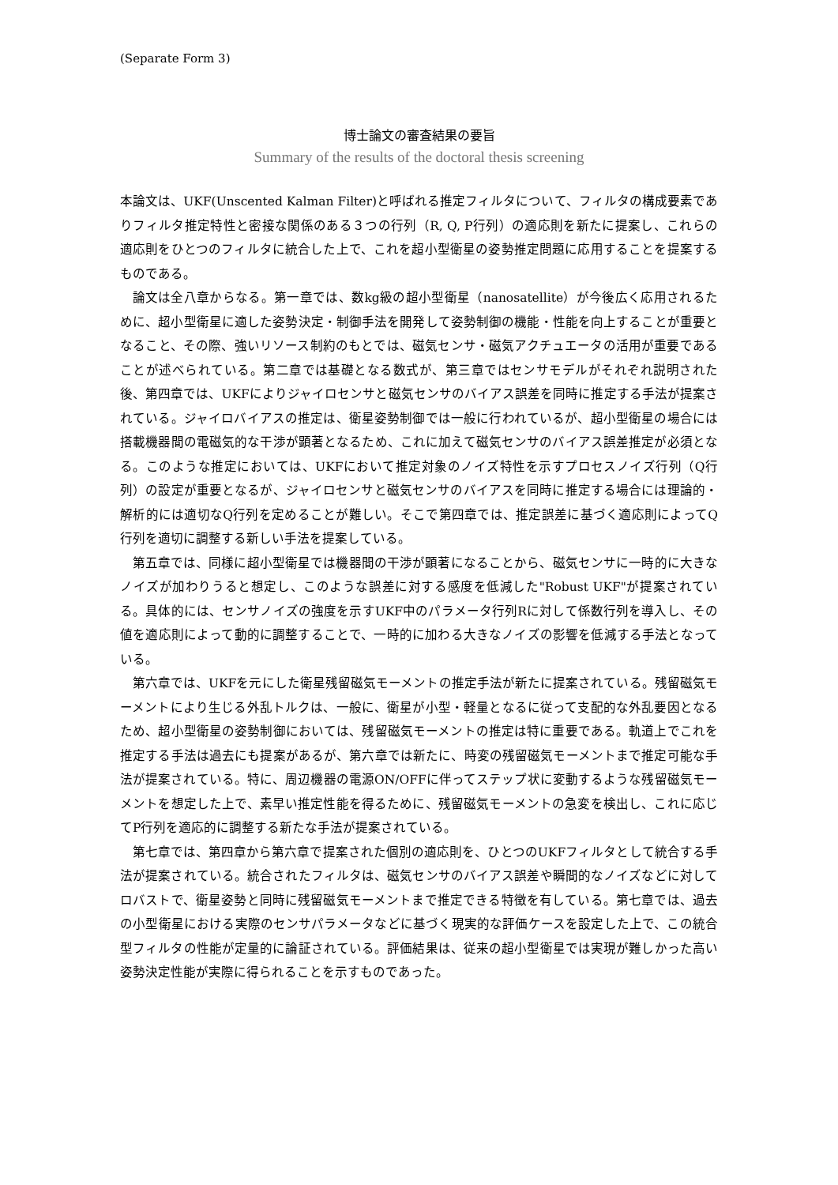(Separate Form 3)
博士論文の審査結果の要旨
Summary of the results of the doctoral thesis screening
本論文は、UKF(Unscented Kalman Filter)と呼ばれる推定フィルタについて、フィルタの構成要素でありフィルタ推定特性と密接な関係のある３つの行列（R, Q, P行列）の適応則を新たに提案し、これらの適応則をひとつのフィルタに統合した上で、これを超小型衛星の姿勢推定問題に応用することを提案するものである。
論文は全八章からなる。第一章では、数kg級の超小型衛星（nanosatellite）が今後広く応用されるために、超小型衛星に適した姿勢決定・制御手法を開発して姿勢制御の機能・性能を向上することが重要となること、その際、強いリソース制約のもとでは、磁気センサ・磁気アクチュエータの活用が重要であることが述べられている。第二章では基礎となる数式が、第三章ではセンサモデルがそれぞれ説明された後、第四章では、UKFによりジャイロセンサと磁気センサのバイアス誤差を同時に推定する手法が提案されている。ジャイロバイアスの推定は、衛星姿勢制御では一般に行われているが、超小型衛星の場合には搭載機器間の電磁気的な干渉が顕著となるため、これに加えて磁気センサのバイアス誤差推定が必須となる。このような推定においては、UKFにおいて推定対象のノイズ特性を示すプロセスノイズ行列（Q行列）の設定が重要となるが、ジャイロセンサと磁気センサのバイアスを同時に推定する場合には理論的・解析的には適切なQ行列を定めることが難しい。そこで第四章では、推定誤差に基づく適応則によってQ行列を適切に調整する新しい手法を提案している。
第五章では、同様に超小型衛星では機器間の干渉が顕著になることから、磁気センサに一時的に大きなノイズが加わりうると想定し、このような誤差に対する感度を低減した"Robust UKF"が提案されている。具体的には、センサノイズの強度を示すUKF中のパラメータ行列Rに対して係数行列を導入し、その値を適応則によって動的に調整することで、一時的に加わる大きなノイズの影響を低減する手法となっている。
第六章では、UKFを元にした衛星残留磁気モーメントの推定手法が新たに提案されている。残留磁気モーメントにより生じる外乱トルクは、一般に、衛星が小型・軽量となるに従って支配的な外乱要因となるため、超小型衛星の姿勢制御においては、残留磁気モーメントの推定は特に重要である。軌道上でこれを推定する手法は過去にも提案があるが、第六章では新たに、時変の残留磁気モーメントまで推定可能な手法が提案されている。特に、周辺機器の電源ON/OFFに伴ってステップ状に変動するような残留磁気モーメントを想定した上で、素早い推定性能を得るために、残留磁気モーメントの急変を検出し、これに応じてP行列を適応的に調整する新たな手法が提案されている。
第七章では、第四章から第六章で提案された個別の適応則を、ひとつのUKFフィルタとして統合する手法が提案されている。統合されたフィルタは、磁気センサのバイアス誤差や瞬間的なノイズなどに対してロバストで、衛星姿勢と同時に残留磁気モーメントまで推定できる特徴を有している。第七章では、過去の小型衛星における実際のセンサパラメータなどに基づく現実的な評価ケースを設定した上で、この統合型フィルタの性能が定量的に論証されている。評価結果は、従来の超小型衛星では実現が難しかった高い姿勢決定性能が実際に得られることを示すものであった。